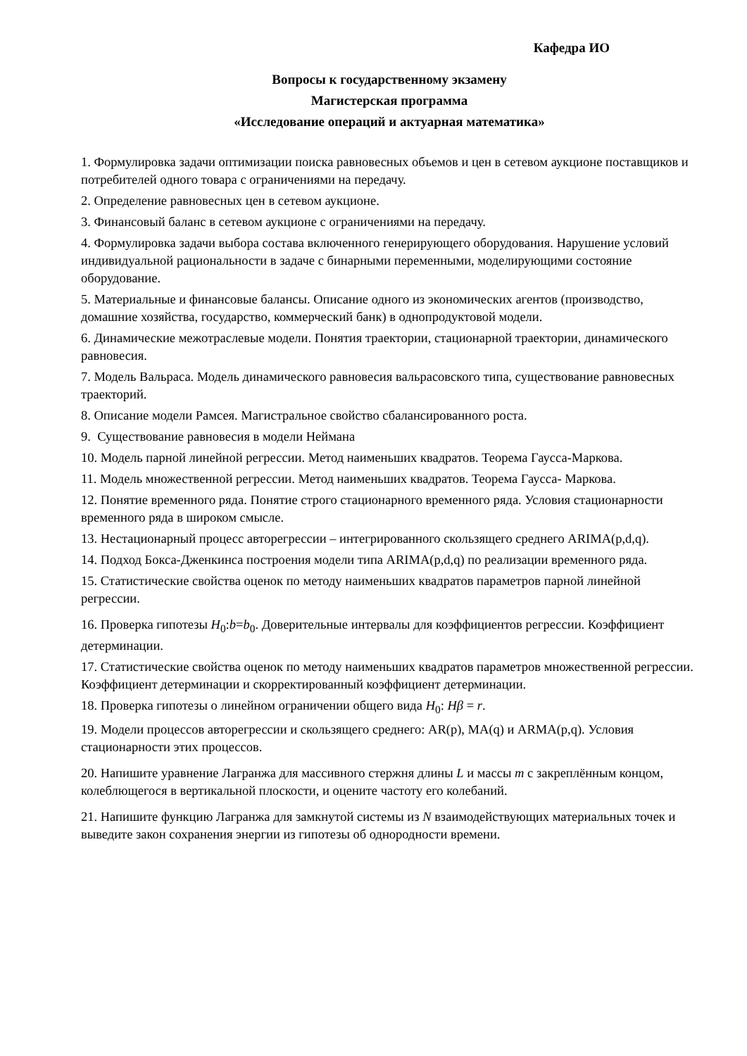Кафедра ИО
Вопросы к государственному экзамену
Магистерская программа
«Исследование операций и актуарная математика»
1. Формулировка задачи оптимизации поиска равновесных объемов и цен в сетевом аукционе поставщиков и потребителей одного товара с ограничениями на передачу.
2. Определение равновесных цен в сетевом аукционе.
3. Финансовый баланс в сетевом аукционе с ограничениями на передачу.
4. Формулировка задачи выбора состава включенного генерирующего оборудования. Нарушение условий индивидуальной рациональности в задаче с бинарными переменными, моделирующими состояние оборудование.
5. Материальные и финансовые балансы. Описание одного из экономических агентов (производство, домашние хозяйства, государство, коммерческий банк) в однопродуктовой модели.
6. Динамические межотраслевые модели. Понятия траектории, стационарной траектории, динамического равновесия.
7. Модель Вальраса. Модель динамического равновесия вальрасовского типа, существование равновесных траекторий.
8. Описание модели Рамсея. Магистральное свойство сбалансированного роста.
9. Существование равновесия в модели Неймана
10. Модель парной линейной регрессии. Метод наименьших квадратов. Теорема Гаусса-Маркова.
11. Модель множественной регрессии. Метод наименьших квадратов. Теорема Гаусса- Маркова.
12. Понятие временного ряда. Понятие строго стационарного временного ряда. Условия стационарности временного ряда в широком смысле.
13. Нестационарный процесс авторегрессии – интегрированного скользящего среднего ARIMA(p,d,q).
14. Подход Бокса-Дженкинса построения модели типа ARIMA(p,d,q) по реализации временного ряда.
15. Статистические свойства оценок по методу наименьших квадратов параметров парной линейной регрессии.
16. Проверка гипотезы H<sub>0</sub>:b=b<sub>0</sub>. Доверительные интервалы для коэффициентов регрессии. Коэффициент детерминации.
17. Статистические свойства оценок по методу наименьших квадратов параметров множественной регрессии. Коэффициент детерминации и скорректированный коэффициент детерминации.
18. Проверка гипотезы о линейном ограничении общего вида H<sub>0</sub>: Hβ = r.
19. Модели процессов авторегрессии и скользящего среднего: AR(p), MA(q) и ARMA(p,q). Условия стационарности этих процессов.
20. Напишите уравнение Лагранжа для массивного стержня длины L и массы m с закреплённым концом, колеблющегося в вертикальной плоскости, и оцените частоту его колебаний.
21. Напишите функцию Лагранжа для замкнутой системы из N взаимодействующих материальных точек и выведите закон сохранения энергии из гипотезы об однородности времени.